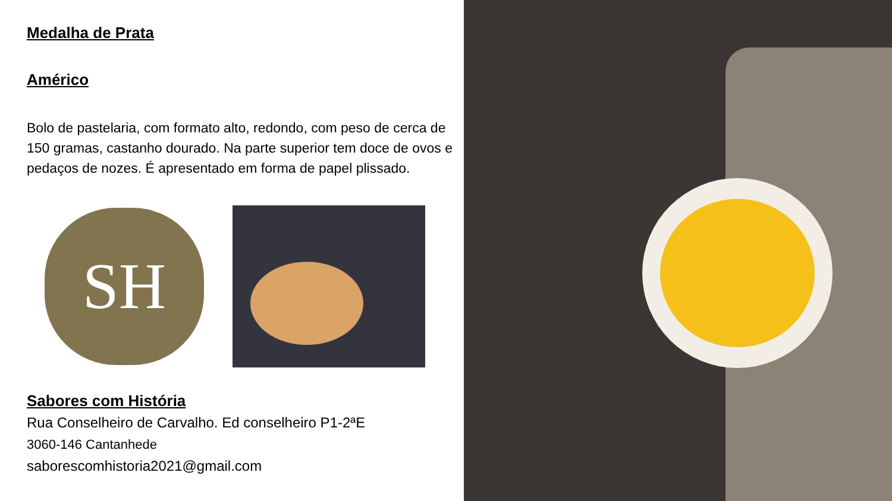Medalha de Prata
Américo
Bolo de pastelaria, com formato alto, redondo, com peso de cerca de 150 gramas, castanho dourado. Na parte superior tem doce de ovos e pedaços de nozes. É apresentado em forma de papel plissado.
SH
Sabores com História
Rua Conselheiro de Carvalho. Ed conselheiro P1-2ªE
3060-146 Cantanhede
saborescomhistoria2021@gmail.com